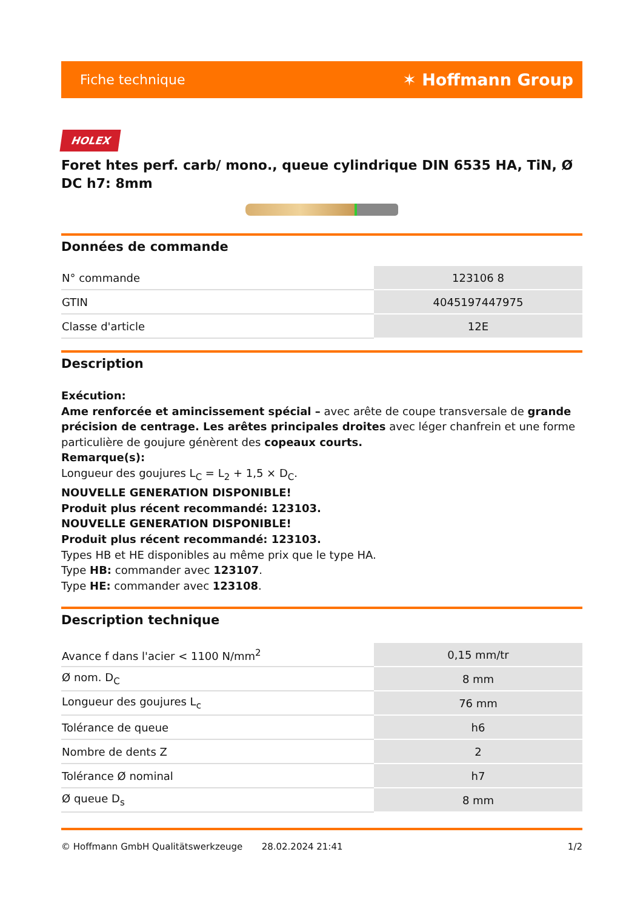Fiche technique ✶ Hoffmann Group
HOLEX
Foret htes perf. carb/ mono., queue cylindrique DIN 6535 HA, TiN, Ø DC h7: 8mm
Données de commande
| N° commande | 123106 8 |
| GTIN | 4045197447975 |
| Classe d'article | 12E |
Description
Exécution:
Ame renforcée et amincissement spécial – avec arête de coupe transversale de grande précision de centrage. Les arêtes principales droites avec léger chanfrein et une forme particulière de goujure génèrent des copeaux courts.
Remarque(s):
Longueur des goujures L<sub>C</sub> = L<sub>2</sub> + 1,5 × D<sub>C</sub>.
NOUVELLE GENERATION DISPONIBLE!
Produit plus récent recommandé: 123103.
NOUVELLE GENERATION DISPONIBLE!
Produit plus récent recommandé: 123103.
Types HB et HE disponibles au même prix que le type HA.
Type HB: commander avec 123107.
Type HE: commander avec 123108.
Description technique
| Avance f dans l'acier < 1100 N/mm<sup>2</sup> | 0,15 mm/tr |
| Ø nom. D<sub>C</sub> | 8 mm |
| Longueur des goujures L<sub>c</sub> | 76 mm |
| Tolérance de queue | h6 |
| Nombre de dents Z | 2 |
| Tolérance Ø nominal | h7 |
| Ø queue D<sub>s</sub> | 8 mm |
© Hoffmann GmbH Qualitätswerkzeuge 28.02.2024 21:41 1/2